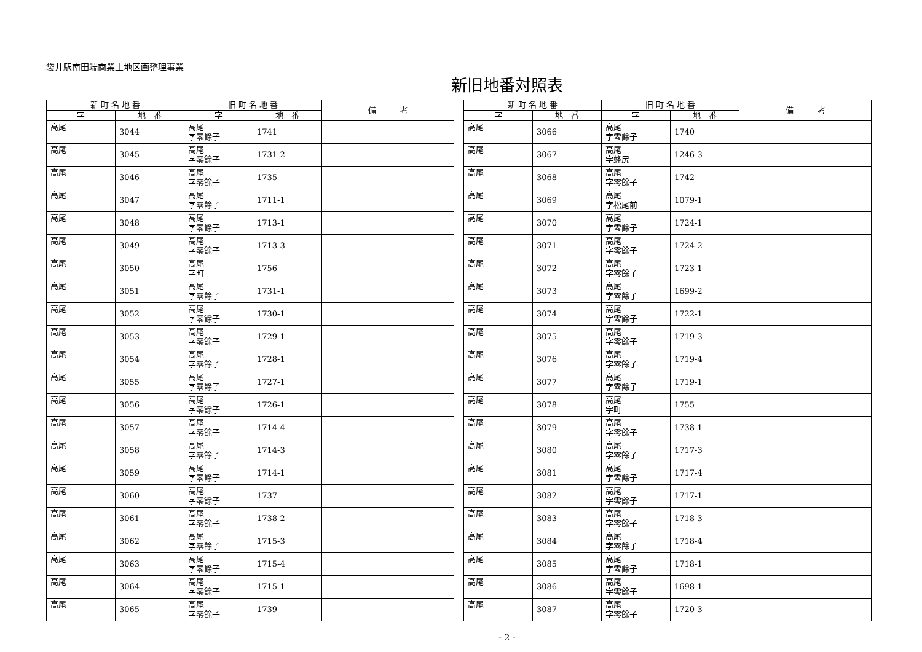袋井駅南田端商業土地区画整理事業
新旧地番対照表
| 新 町 名 地 番 | | 旧 町 名 地 番 | | 備 考 |
| --- | --- | --- | --- | --- |
| 字 | 地 番 | 字 | 地 番 | |
| 高尾 | 3044 | 高尾 字零餘子 | 1741 | |
| 高尾 | 3045 | 高尾 字零餘子 | 1731-2 | |
| 高尾 | 3046 | 高尾 字零餘子 | 1735 | |
| 高尾 | 3047 | 高尾 字零餘子 | 1711-1 | |
| 高尾 | 3048 | 高尾 字零餘子 | 1713-1 | |
| 高尾 | 3049 | 高尾 字零餘子 | 1713-3 | |
| 高尾 | 3050 | 高尾 字町 | 1756 | |
| 高尾 | 3051 | 高尾 字零餘子 | 1731-1 | |
| 高尾 | 3052 | 高尾 字零餘子 | 1730-1 | |
| 高尾 | 3053 | 高尾 字零餘子 | 1729-1 | |
| 高尾 | 3054 | 高尾 字零餘子 | 1728-1 | |
| 高尾 | 3055 | 高尾 字零餘子 | 1727-1 | |
| 高尾 | 3056 | 高尾 字零餘子 | 1726-1 | |
| 高尾 | 3057 | 高尾 字零餘子 | 1714-4 | |
| 高尾 | 3058 | 高尾 字零餘子 | 1714-3 | |
| 高尾 | 3059 | 高尾 字零餘子 | 1714-1 | |
| 高尾 | 3060 | 高尾 字零餘子 | 1737 | |
| 高尾 | 3061 | 高尾 字零餘子 | 1738-2 | |
| 高尾 | 3062 | 高尾 字零餘子 | 1715-3 | |
| 高尾 | 3063 | 高尾 字零餘子 | 1715-4 | |
| 高尾 | 3064 | 高尾 字零餘子 | 1715-1 | |
| 高尾 | 3065 | 高尾 字零餘子 | 1739 | |
| 新 町 名 地 番 | | 旧 町 名 地 番 | | 備 考 |
| --- | --- | --- | --- | --- |
| 字 | 地 番 | 字 | 地 番 | |
| 高尾 | 3066 | 高尾 字零餘子 | 1740 | |
| 高尾 | 3067 | 高尾 字蜂尻 | 1246-3 | |
| 高尾 | 3068 | 高尾 字零餘子 | 1742 | |
| 高尾 | 3069 | 高尾 字松尾前 | 1079-1 | |
| 高尾 | 3070 | 高尾 字零餘子 | 1724-1 | |
| 高尾 | 3071 | 高尾 字零餘子 | 1724-2 | |
| 高尾 | 3072 | 高尾 字零餘子 | 1723-1 | |
| 高尾 | 3073 | 高尾 字零餘子 | 1699-2 | |
| 高尾 | 3074 | 高尾 字零餘子 | 1722-1 | |
| 高尾 | 3075 | 高尾 字零餘子 | 1719-3 | |
| 高尾 | 3076 | 高尾 字零餘子 | 1719-4 | |
| 高尾 | 3077 | 高尾 字零餘子 | 1719-1 | |
| 高尾 | 3078 | 高尾 字町 | 1755 | |
| 高尾 | 3079 | 高尾 字零餘子 | 1738-1 | |
| 高尾 | 3080 | 高尾 字零餘子 | 1717-3 | |
| 高尾 | 3081 | 高尾 字零餘子 | 1717-4 | |
| 高尾 | 3082 | 高尾 字零餘子 | 1717-1 | |
| 高尾 | 3083 | 高尾 字零餘子 | 1718-3 | |
| 高尾 | 3084 | 高尾 字零餘子 | 1718-4 | |
| 高尾 | 3085 | 高尾 字零餘子 | 1718-1 | |
| 高尾 | 3086 | 高尾 字零餘子 | 1698-1 | |
| 高尾 | 3087 | 高尾 字零餘子 | 1720-3 | |
- 2 -